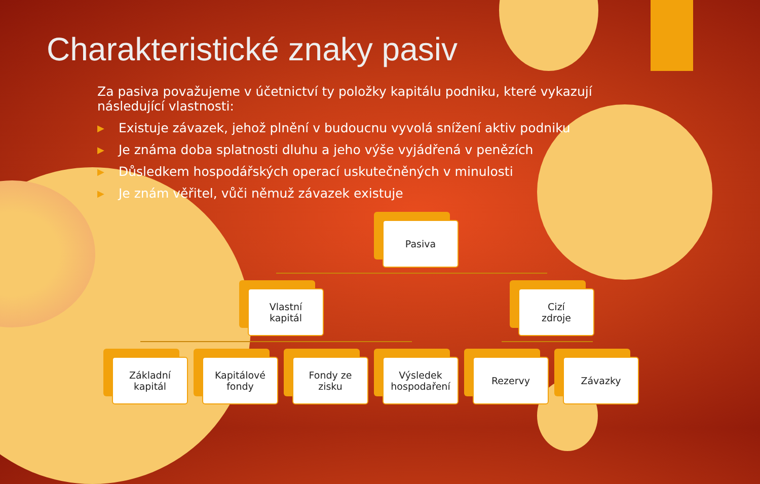Charakteristické znaky pasiv
Za pasiva považujeme v účetnictví ty položky kapitálu podniku, které vykazují následující vlastnosti:
▶ Existuje závazek, jehož plnění v budoucnu vyvolá snížení aktiv podniku
▶ Je známa doba splatnosti dluhu a jeho výše vyjádřená v penězích
▶ Důsledkem hospodářských operací uskutečněných v minulosti
▶ Je znám věřitel, vůči němuž závazek existuje
Pasiva
Vlastní
kapitál
Cizí
zdroje
Základní
kapitál
Kapitálové
fondy
Fondy ze
zisku
Výsledek
hospodaření
Rezervy Závazky